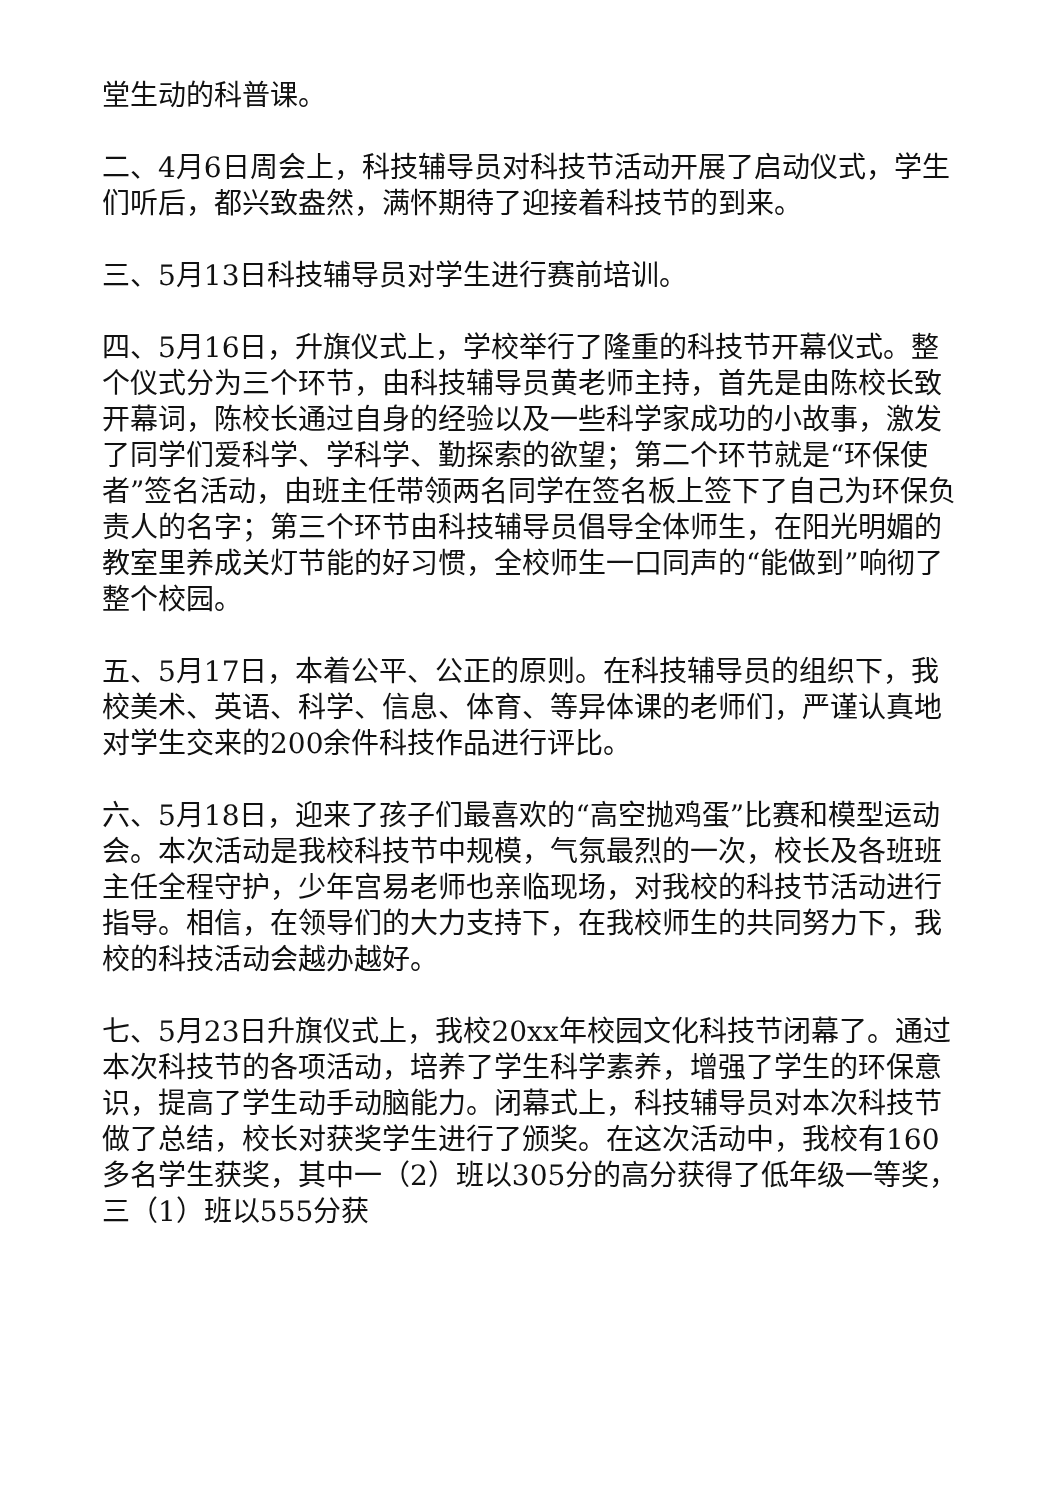堂生动的科普课。
二、4月6日周会上，科技辅导员对科技节活动开展了启动仪式，学生们听后，都兴致盎然，满怀期待了迎接着科技节的到来。
三、5月13日科技辅导员对学生进行赛前培训。
四、5月16日，升旗仪式上，学校举行了隆重的科技节开幕仪式。整个仪式分为三个环节，由科技辅导员黄老师主持，首先是由陈校长致开幕词，陈校长通过自身的经验以及一些科学家成功的小故事，激发了同学们爱科学、学科学、勤探索的欲望；第二个环节就是“环保使者”签名活动，由班主任带领两名同学在签名板上签下了自己为环保负责人的名字；第三个环节由科技辅导员倡导全体师生，在阳光明媚的教室里养成关灯节能的好习惯，全校师生一口同声的“能做到”响彻了整个校园。
五、5月17日，本着公平、公正的原则。在科技辅导员的组织下，我校美术、英语、科学、信息、体育、等异体课的老师们，严谨认真地对学生交来的200余件科技作品进行评比。
六、5月18日，迎来了孩子们最喜欢的“高空抛鸡蛋”比赛和模型运动会。本次活动是我校科技节中规模，气氛最烈的一次，校长及各班班主任全程守护，少年宫易老师也亲临现场，对我校的科技节活动进行指导。相信，在领导们的大力支持下，在我校师生的共同努力下，我校的科技活动会越办越好。
七、5月23日升旗仪式上，我校20xx年校园文化科技节闭幕了。通过本次科技节的各项活动，培养了学生科学素养，增强了学生的环保意识，提高了学生动手动脑能力。闭幕式上，科技辅导员对本次科技节做了总结，校长对获奖学生进行了颁奖。在这次活动中，我校有160多名学生获奖，其中一（2）班以305分的高分获得了低年级一等奖，三（1）班以555分获